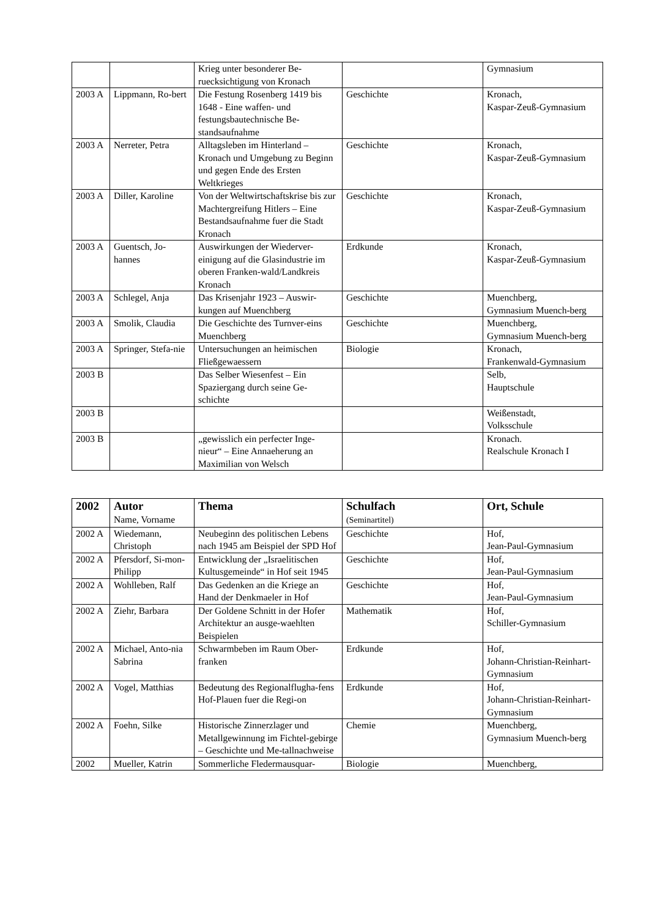| | | Krieg unter besonderer Be-ruecksichtigung von Kronach | | Gymnasium |
| 2003 A | Lippmann, Ro-bert | Die Festung Rosenberg 1419 bis 1648 - Eine waffen- und festungsbautechnische Be-standsaufnahme | Geschichte | Kronach, Kaspar-Zeuß-Gymnasium |
| 2003 A | Nerreter, Petra | Alltagsleben im Hinterland – Kronach und Umgebung zu Beginn und gegen Ende des Ersten Weltkrieges | Geschichte | Kronach, Kaspar-Zeuß-Gymnasium |
| 2003 A | Diller, Karoline | Von der Weltwirtschaftskrise bis zur Machtergreifung Hitlers – Eine Bestandsaufnahme fuer die Stadt Kronach | Geschichte | Kronach, Kaspar-Zeuß-Gymnasium |
| 2003 A | Guentsch, Jo-hannes | Auswirkungen der Wiederver-einigung auf die Glasindustrie im oberen Franken-wald/Landkreis Kronach | Erdkunde | Kronach, Kaspar-Zeuß-Gymnasium |
| 2003 A | Schlegel, Anja | Das Krisenjahr 1923 – Auswir-kungen auf Muenchberg | Geschichte | Muenchberg, Gymnasium Muench-berg |
| 2003 A | Smolik, Claudia | Die Geschichte des Turnver-eins Muenchberg | Geschichte | Muenchberg, Gymnasium Muench-berg |
| 2003 A | Springer, Stefa-nie | Untersuchungen an heimischen Fließgewaessern | Biologie | Kronach, Frankenwald-Gymnasium |
| 2003 B | | Das Selber Wiesenfest – Ein Spaziergang durch seine Ge-schichte | | Selb, Hauptschule |
| 2003 B | | | | Weißenstadt, Volksschule |
| 2003 B | | „gewisslich ein perfecter Inge-nieur“ – Eine Annaeherung an Maximilian von Welsch | | Kronach. Realschule Kronach I |
| 2002 | Autor Name, Vorname | Thema | Schulfach (Seminartitel) | Ort, Schule |
| --- | --- | --- | --- | --- |
| 2002 A | Wiedemann, Christoph | Neubeginn des politischen Lebens nach 1945 am Beispiel der SPD Hof | Geschichte | Hof, Jean-Paul-Gymnasium |
| 2002 A | Pfersdorf, Si-mon-Philipp | Entwicklung der „Israelitischen Kultusgemeinde“ in Hof seit 1945 | Geschichte | Hof, Jean-Paul-Gymnasium |
| 2002 A | Wohlleben, Ralf | Das Gedenken an die Kriege an Hand der Denkmaeler in Hof | Geschichte | Hof, Jean-Paul-Gymnasium |
| 2002 A | Ziehr, Barbara | Der Goldene Schnitt in der Hofer Architektur an ausge-waehlten Beispielen | Mathematik | Hof, Schiller-Gymnasium |
| 2002 A | Michael, Anto-nia Sabrina | Schwarmbeben im Raum Ober-franken | Erdkunde | Hof, Johann-Christian-Reinhart-Gymnasium |
| 2002 A | Vogel, Matthias | Bedeutung des Regionalflugha-fens Hof-Plauen fuer die Regi-on | Erdkunde | Hof, Johann-Christian-Reinhart-Gymnasium |
| 2002 A | Foehn, Silke | Historische Zinnerzlager und Metallgewinnung im Fichtel-gebirge – Geschichte und Me-tallnachweise | Chemie | Muenchberg, Gymnasium Muench-berg |
| 2002 | Mueller, Katrin | Sommerliche Fledermausquar- | Biologie | Muenchberg, |